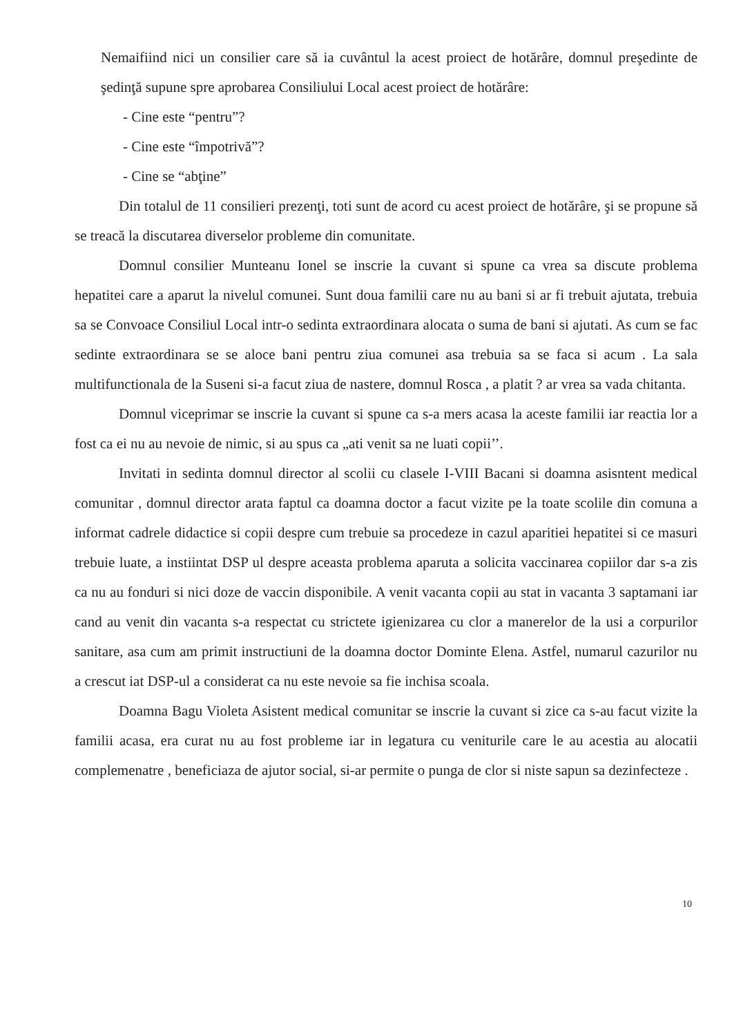Nemaifiind nici un consilier care să ia cuvântul la acest proiect de hotărâre, domnul preşedinte de şedinţă supune spre aprobarea Consiliului Local acest proiect de hotărâre:
- Cine este “pentru”?
- Cine este “împotrivă”?
- Cine se “abţine”
Din totalul de 11 consilieri prezenţi, toti sunt de acord cu acest proiect de hotărâre, şi se propune să se treacă la discutarea diverselor probleme din comunitate.
Domnul consilier Munteanu Ionel se inscrie la cuvant si spune ca vrea sa discute problema hepatitei care a aparut la nivelul comunei. Sunt doua familii care nu au bani si ar fi trebuit ajutata, trebuia sa se Convoace Consiliul Local intr-o sedinta extraordinara alocata o suma de bani si ajutati. As cum se fac sedinte extraordinara se se aloce bani pentru ziua comunei asa trebuia sa se faca si acum . La sala multifunctionala de la Suseni si-a facut ziua de nastere, domnul Rosca , a platit ? ar vrea sa vada chitanta.
Domnul viceprimar se inscrie la cuvant si spune ca s-a mers acasa la aceste familii iar reactia lor a fost ca ei nu au nevoie de nimic, si au spus ca „ati venit sa ne luati copii’’.
Invitati in sedinta domnul director al scolii cu clasele I-VIII Bacani si doamna asisntent medical comunitar , domnul director arata faptul ca doamna doctor a facut vizite pe la toate scolile din comuna a informat cadrele didactice si copii despre cum trebuie sa procedeze in cazul aparitiei hepatitei si ce masuri trebuie luate, a instiintat DSP ul despre aceasta problema aparuta a solicita vaccinarea copiilor dar s-a zis ca nu au fonduri si nici doze de vaccin disponibile. A venit vacanta copii au stat in vacanta 3 saptamani iar cand au venit din vacanta s-a respectat cu strictete igienizarea cu clor a manerelor de la usi a corpurilor sanitare, asa cum am primit instructiuni de la doamna doctor Dominte Elena. Astfel, numarul cazurilor nu a crescut iat DSP-ul a considerat ca nu este nevoie sa fie inchisa scoala.
Doamna Bagu Violeta Asistent medical comunitar se inscrie la cuvant si zice ca s-au facut vizite la familii acasa, era curat nu au fost probleme iar in legatura cu veniturile care le au acestia au alocatii complemenatre , beneficiaza de ajutor social, si-ar permite o punga de clor si niste sapun sa dezinfecteze .
10